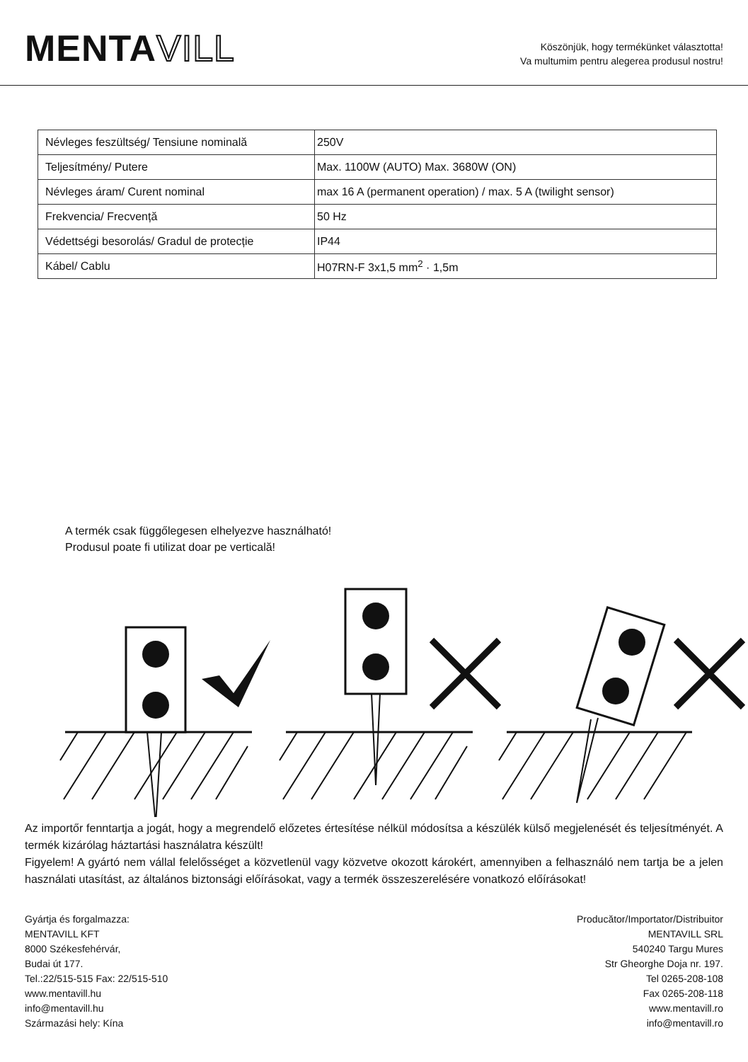MENTAVILL
Köszönjük, hogy termékünket választotta!
Va multumim pentru alegerea produsul nostru!
| Névleges feszültség/ Tensiune nominală | 250V |
| Teljesítmény/ Putere | Max. 1100W (AUTO) Max. 3680W (ON) |
| Névleges áram/ Curent nominal | max 16 A (permanent operation) / max. 5 A (twilight sensor) |
| Frekvencia/ Frecvență | 50 Hz |
| Védettségi besorolás/ Gradul de protecție | IP44 |
| Kábel/ Cablu | H07RN-F 3x1,5 mm<sup>2</sup> · 1,5m |
A termék csak függőlegesen elhelyezve használható!
Produsul poate fi utilizat doar pe verticală!
Az importőr fenntartja a jogát, hogy a megrendelő előzetes értesítése nélkül módosítsa a készülék külső megjelenését és teljesítményét. A termék kizárólag háztartási használatra készült!
Figyelem! A gyártó nem vállal felelősséget a közvetlenül vagy közvetve okozott károkért, amennyiben a felhasználó nem tartja be a jelen használati utasítást, az általános biztonsági előírásokat, vagy a termék összeszerelésére vonatkozó előírásokat!
Gyártja és forgalmazza:
MENTAVILL KFT
8000 Székesfehérvár,
Budai út 177.
Tel.:22/515-515 Fax: 22/515-510
www.mentavill.hu
info@mentavill.hu
Származási hely: Kína
Producător/Importator/Distribuitor
MENTAVILL SRL
540240 Targu Mures
Str Gheorghe Doja nr. 197.
Tel 0265-208-108
Fax 0265-208-118
www.mentavill.ro
info@mentavill.ro